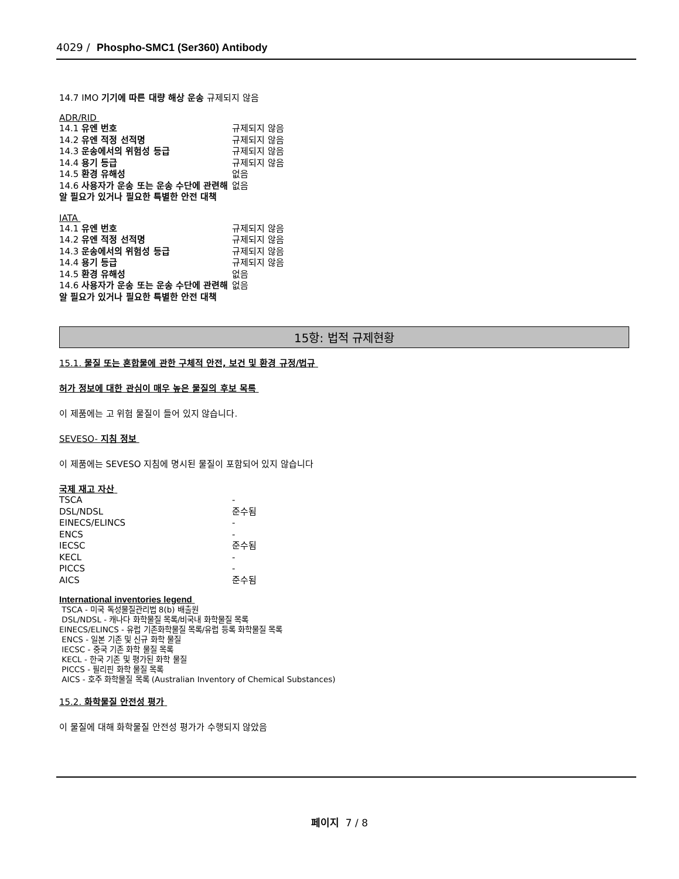4029 / Phospho-SMC1 (Ser360) Antibody
14.7 IMO 기기에 따른 대량 해상 운송 규제되지 않음
ADR/RID
| 14.1 유엔 번호 | 규제되지 않음 |
| 14.2 유엔 적정 선적명 | 규제되지 않음 |
| 14.3 운송에서의 위험성 등급 | 규제되지 않음 |
| 14.4 용기 등급 | 규제되지 않음 |
| 14.5 환경 유해성 | 없음 |
| 14.6 사용자가 운송 또는 운송 수단에 관련해 알 필요가 있거나 필요한 특별한 안전 대책 | 없음 |
IATA
| 14.1 유엔 번호 | 규제되지 않음 |
| 14.2 유엔 적정 선적명 | 규제되지 않음 |
| 14.3 운송에서의 위험성 등급 | 규제되지 않음 |
| 14.4 용기 등급 | 규제되지 않음 |
| 14.5 환경 유해성 | 없음 |
| 14.6 사용자가 운송 또는 운송 수단에 관련해 알 필요가 있거나 필요한 특별한 안전 대책 | 없음 |
15항: 법적 규제현황
15.1. 물질 또는 혼합물에 관한 구체적 안전, 보건 및 환경 규정/법규
허가 정보에 대한 관심이 매우 높은 물질의 후보 목록
이 제품에는 고 위험 물질이 들어 있지 않습니다.
SEVESO- 지침 정보
이 제품에는 SEVESO 지침에 명시된 물질이 포함되어 있지 않습니다
국제 재고 자산
| TSCA | - |
| DSL/NDSL | 준수됨 |
| EINECS/ELINCS | - |
| ENCS | - |
| IECSC | 준수됨 |
| KECL | - |
| PICCS | - |
| AICS | 준수됨 |
International inventories legend
TSCA - 미국 독성물질관리법 8(b) 배출원
DSL/NDSL - 캐나다 화학물질 목록/비국내 화학물질 목록
EINECS/ELINCS - 유럽 기존화학물질 목록/유럽 등록 화학물질 목록
ENCS - 일본 기존 및 신규 화학 물질
IECSC - 중국 기존 화학 물질 목록
KECL - 한국 기존 및 평가된 화학 물질
PICCS - 필리핀 화학 물질 목록
AICS - 호주 화학물질 목록 (Australian Inventory of Chemical Substances)
15.2. 화학물질 안전성 평가
이 물질에 대해 화학물질 안전성 평가가 수행되지 않았음
페이지 7 / 8